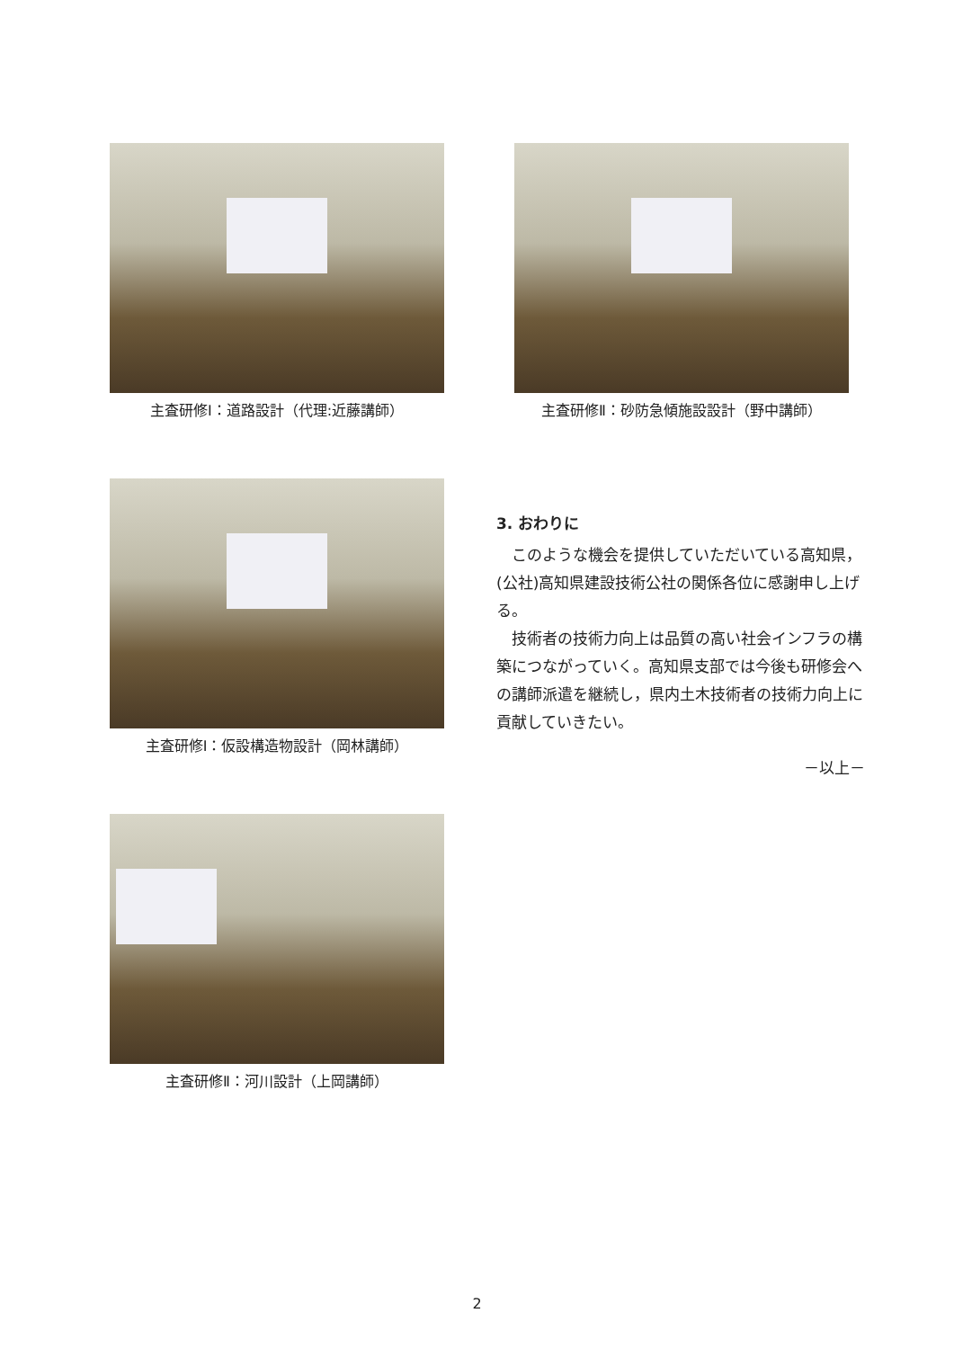主査研修Ⅰ：道路設計（代理:近藤講師） 主査研修Ⅱ：砂防急傾施設設計（野中講師）
主査研修Ⅰ：仮設構造物設計（岡林講師）
3. おわりに
このような機会を提供していただいている高知県，(公社)高知県建設技術公社の関係各位に感謝申し上げる。
技術者の技術力向上は品質の高い社会インフラの構築につながっていく。高知県支部では今後も研修会への講師派遣を継続し，県内土木技術者の技術力向上に貢献していきたい。
－以上－
主査研修Ⅱ：河川設計（上岡講師）
2